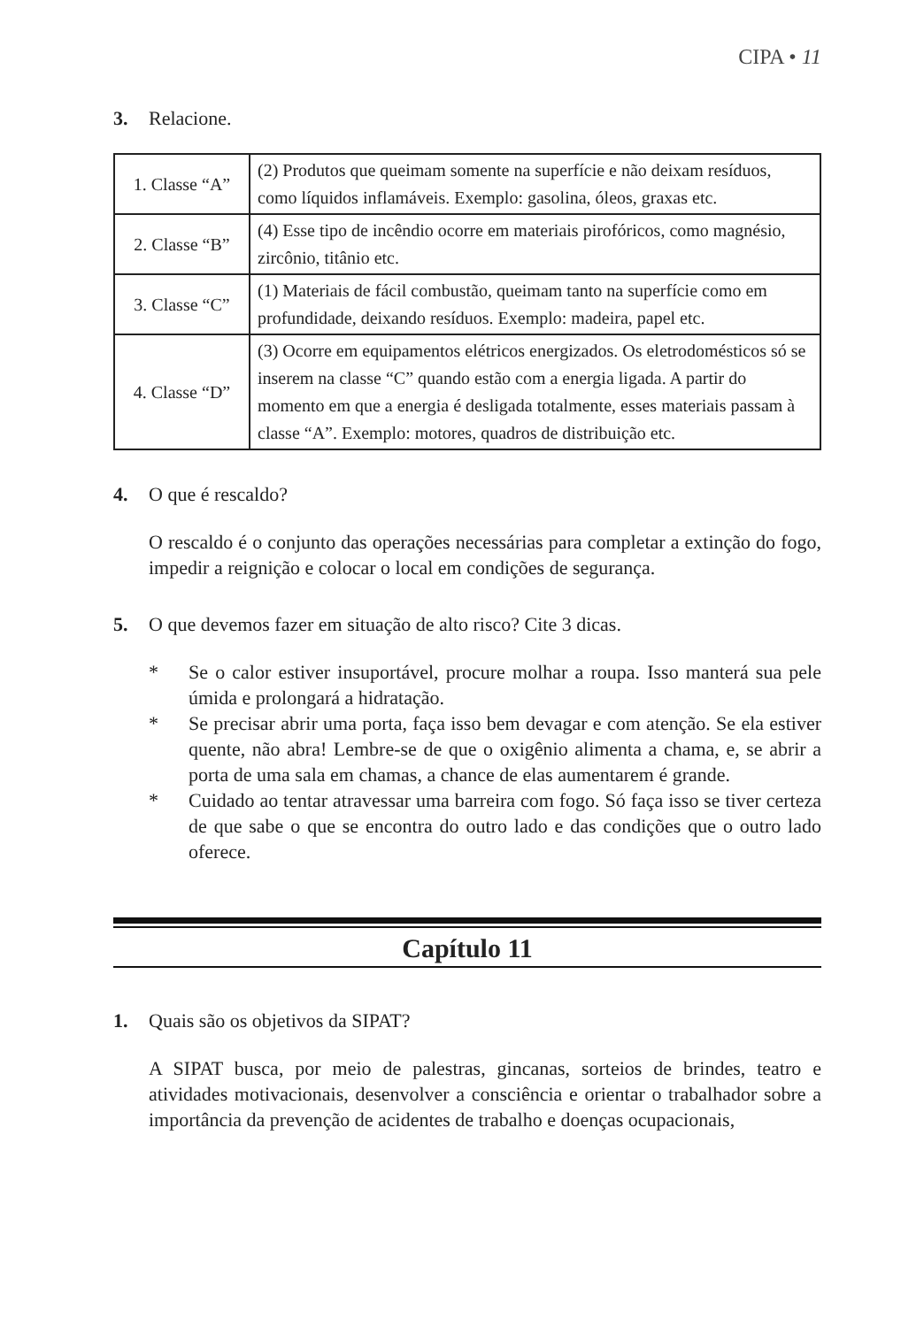CIPA • 11
3. Relacione.
| 1. Classe “A” | (2) Produtos que queimam somente na superfície e não deixam resíduos, como líquidos inflamáveis. Exemplo: gasolina, óleos, graxas etc. |
| 2. Classe “B” | (4) Esse tipo de incêndio ocorre em materiais pirofóricos, como magnésio, zircônio, titânio etc. |
| 3. Classe “C” | (1) Materiais de fácil combustão, queimam tanto na superfície como em profundidade, deixando resíduos. Exemplo: madeira, papel etc. |
| 4. Classe “D” | (3) Ocorre em equipamentos elétricos energizados. Os eletrodomésticos só se inserem na classe “C” quando estão com a energia ligada. A partir do momento em que a energia é desligada totalmente, esses materiais passam à classe “A”. Exemplo: motores, quadros de distribuição etc. |
4. O que é rescaldo?
O rescaldo é o conjunto das operações necessárias para completar a extinção do fogo, impedir a reignição e colocar o local em condições de segurança.
5. O que devemos fazer em situação de alto risco? Cite 3 dicas.
* Se o calor estiver insuportável, procure molhar a roupa. Isso manterá sua pele úmida e prolongará a hidratação.
* Se precisar abrir uma porta, faça isso bem devagar e com atenção. Se ela estiver quente, não abra! Lembre-se de que o oxigênio alimenta a chama, e, se abrir a porta de uma sala em chamas, a chance de elas aumentarem é grande.
* Cuidado ao tentar atravessar uma barreira com fogo. Só faça isso se tiver certeza de que sabe o que se encontra do outro lado e das condições que o outro lado oferece.
Capítulo 11
1. Quais são os objetivos da SIPAT?
A SIPAT busca, por meio de palestras, gincanas, sorteios de brindes, teatro e atividades motivacionais, desenvolver a consciência e orientar o trabalhador sobre a importância da prevenção de acidentes de trabalho e doenças ocupacionais,